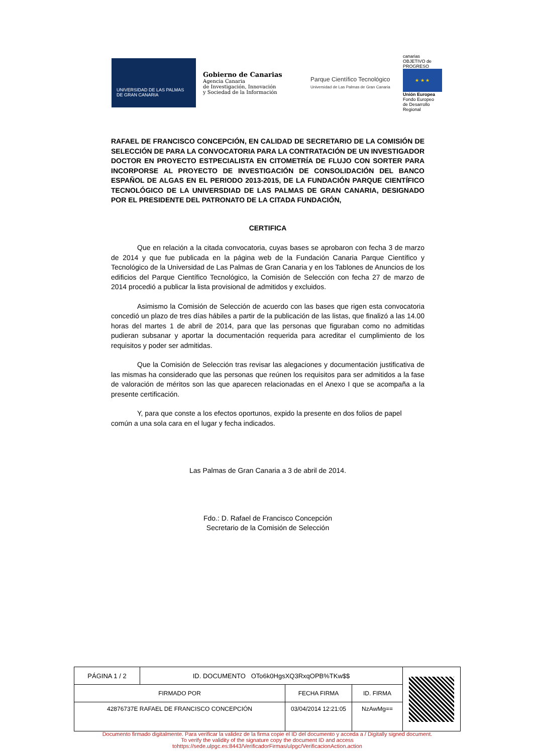UNIVERSIDAD DE LAS PALMAS
DE GRAN CANARIA
Gobierno de Canarias
Agencia Canaria
de Investigación, Innovación
y Sociedad de la Información
Parque Científico Tecnológico
Universidad de Las Palmas de Gran Canaria
canarias OBJETIVO de PROGRESO
★ ★ ★
Unión Europea
Fondo Europeo
de Desarrollo Regional
RAFAEL DE FRANCISCO CONCEPCIÓN, EN CALIDAD DE SECRETARIO DE LA COMISIÓN DE SELECCIÓN DE PARA LA CONVOCATORIA PARA LA CONTRATACIÓN DE UN INVESTIGADOR DOCTOR EN PROYECTO ESTPECIALISTA EN CITOMETRÍA DE FLUJO CON SORTER PARA INCORPORSE AL PROYECTO DE INVESTIGACIÓN DE CONSOLIDACIÓN DEL BANCO ESPAÑOL DE ALGAS EN EL PERIODO 2013-2015, DE LA FUNDACIÓN PARQUE CIENTÍFICO TECNOLÓGICO DE LA UNIVERSDIAD DE LAS PALMAS DE GRAN CANARIA, DESIGNADO POR EL PRESIDENTE DEL PATRONATO DE LA CITADA FUNDACIÓN,
CERTIFICA
Que en relación a la citada convocatoria, cuyas bases se aprobaron con fecha 3 de marzo de 2014 y que fue publicada en la página web de la Fundación Canaria Parque Científico y Tecnológico de la Universidad de Las Palmas de Gran Canaria y en los Tablones de Anuncios de los edificios del Parque Científico Tecnológico, la Comisión de Selección con fecha 27 de marzo de 2014 procedió a publicar la lista provisional de admitidos y excluidos.
Asimismo la Comisión de Selección de acuerdo con las bases que rigen esta convocatoria concedió un plazo de tres días hábiles a partir de la publicación de las listas, que finalizó a las 14.00 horas del martes 1 de abril de 2014, para que las personas que figuraban como no admitidas pudieran subsanar y aportar la documentación requerida para acreditar el cumplimiento de los requisitos y poder ser admitidas.
Que la Comisión de Selección tras revisar las alegaciones y documentación justificativa de las mismas ha considerado que las personas que reúnen los requisitos para ser admitidos a la fase de valoración de méritos son las que aparecen relacionadas en el Anexo I que se acompaña a la presente certificación.
Y, para que conste a los efectos oportunos, expido la presente en dos folios de papel común a una sola cara en el lugar y fecha indicados.
Las Palmas de Gran Canaria a 3 de abril de 2014.
Fdo.: D. Rafael de Francisco Concepción
Secretario de la Comisión de Selección
| PÁGINA 1 / 2 | ID. DOCUMENTO OTo6k0HgsXQ3RxqOPB%TKw$$ | | | |
| FIRMADO POR | | FECHA FIRMA | ID. FIRMA | |
| 42876737E RAFAEL DE FRANCISCO CONCEPCIÓN | | 03/04/2014 12:21:05 | NzAwMg== | |
Documento firmado digitalmente. Para verificar la validez de la firma copie el ID del documento y acceda a / Digitally signed document.
To verify the validity of the signature copy the document ID and access
tohttps://sede.ulpgc.es:8443/VerificadorFirmas/ulpgc/VerificacionAction.action